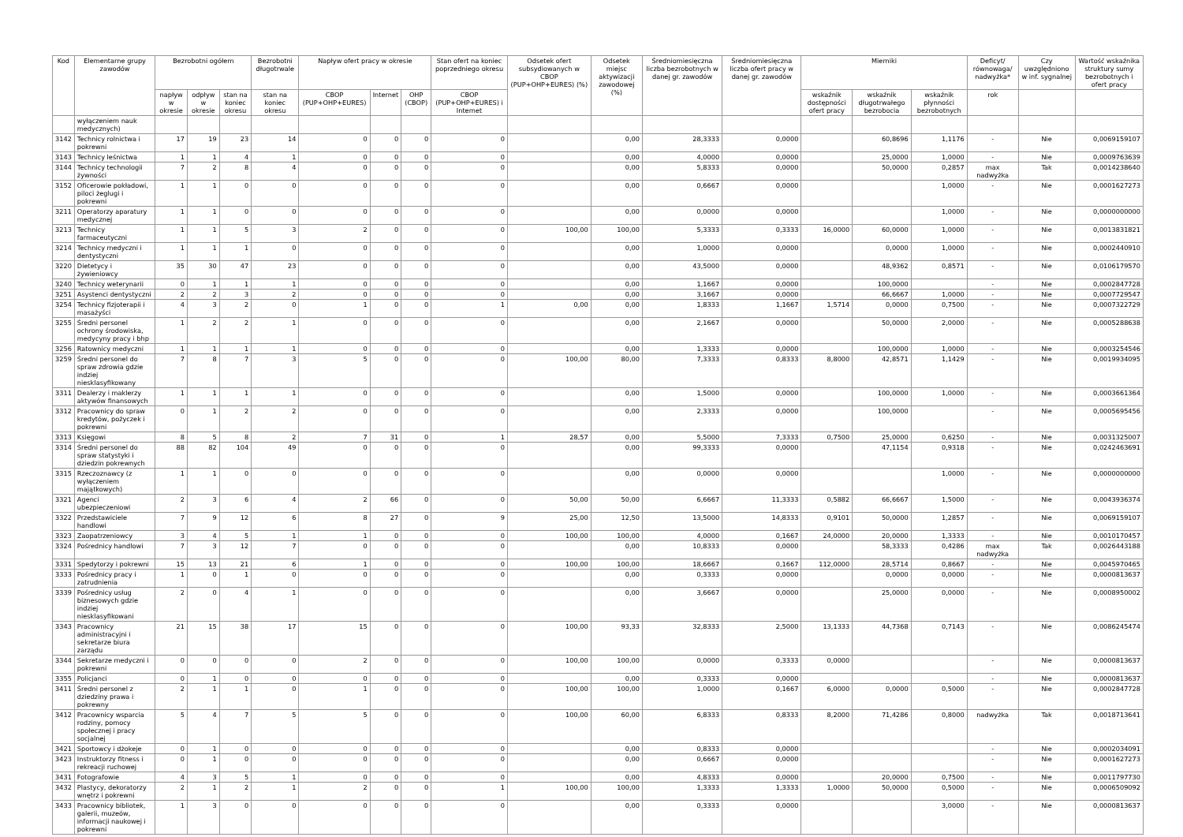| Kod | Elementarne grupy zawodów | Bezrobotni ogółem | | | Bezrobotni długotrwale | Napływ ofert pracy w okresie | | | Stan ofert na koniec poprzedniego okresu | Odsetek ofert subsydiowanych w CBOP (PUP+OHP+EURES) (%) | Odsetek miejsc aktywizacji zawodowej (%) | Średniomiesięczna liczba bezrobotnych w danej gr. zawodów | Średniomiesięczna liczba ofert pracy w danej gr. zawodów | Mierniki | | | Deficyt/ równowaga/ nadwyżka* | Czy uwzględniono w inf. sygnalnej | Wartość wskaźnika struktury sumy bezrobotnych i ofert pracy |
| --- | --- | --- | --- | --- | --- | --- | --- | --- | --- | --- | --- | --- | --- | --- | --- | --- | --- | --- | --- |
| | | napływ w okresie | odpływ w okresie | stan na koniec okresu | stan na koniec okresu | CBOP (PUP+OHP+EURES) | Internet | OHP (CBOP) | CBOP (PUP+OHP+EURES) i Internet | | | | | wskaźnik dostępności ofert pracy | wskaźnik długotrwałego bezrobocia | wskaźnik płynności bezrobotnych | rok | | |
| | wyłączeniem nauk medycznych) | | | | | | | | | | | | | | | | | | |
| 3142 | Technicy rolnictwa i pokrewni | 17 | 19 | 23 | 14 | 0 | 0 | 0 | 0 | | 0,00 | 28,3333 | 0,0000 | | 60,8696 | 1,1176 | - | Nie | 0,0069159107 |
| 3143 | Technicy leśnictwa | 1 | 1 | 4 | 1 | 0 | 0 | 0 | 0 | | 0,00 | 4,0000 | 0,0000 | | 25,0000 | 1,0000 | - | Nie | 0,0009763639 |
| 3144 | Technicy technologii żywności | 7 | 2 | 8 | 4 | 0 | 0 | 0 | 0 | | 0,00 | 5,8333 | 0,0000 | | 50,0000 | 0,2857 | max nadwyżka | Tak | 0,0014238640 |
| 3152 | Oficerowie pokładowi, piloci żeglugi i pokrewni | 1 | 1 | 0 | 0 | 0 | 0 | 0 | 0 | | 0,00 | 0,6667 | 0,0000 | | | 1,0000 | - | Nie | 0,0001627273 |
| 3211 | Operatorzy aparatury medycznej | 1 | 1 | 0 | 0 | 0 | 0 | 0 | 0 | | 0,00 | 0,0000 | 0,0000 | | | 1,0000 | - | Nie | 0,0000000000 |
| 3213 | Technicy farmaceutyczni | 1 | 1 | 5 | 3 | 2 | 0 | 0 | 0 | 100,00 | 100,00 | 5,3333 | 0,3333 | 16,0000 | 60,0000 | 1,0000 | - | Nie | 0,0013831821 |
| 3214 | Technicy medyczni i dentystyczni | 1 | 1 | 1 | 0 | 0 | 0 | 0 | 0 | | 0,00 | 1,0000 | 0,0000 | | 0,0000 | 1,0000 | - | Nie | 0,0002440910 |
| 3220 | Dietetycy i żywieniowcy | 35 | 30 | 47 | 23 | 0 | 0 | 0 | 0 | | 0,00 | 43,5000 | 0,0000 | | 48,9362 | 0,8571 | - | Nie | 0,0106179570 |
| 3240 | Technicy weterynarii | 0 | 1 | 1 | 1 | 0 | 0 | 0 | 0 | | 0,00 | 1,1667 | 0,0000 | | 100,0000 | | - | Nie | 0,0002847728 |
| 3251 | Asystenci dentystyczni | 2 | 2 | 3 | 2 | 0 | 0 | 0 | 0 | | 0,00 | 3,1667 | 0,0000 | | 66,6667 | 1,0000 | - | Nie | 0,0007729547 |
| 3254 | Technicy fizjoterapii i masażyści | 4 | 3 | 2 | 0 | 1 | 0 | 0 | 1 | 0,00 | 0,00 | 1,8333 | 1,1667 | 1,5714 | 0,0000 | 0,7500 | - | Nie | 0,0007322729 |
| 3255 | Średni personel ochrony środowiska, medycyny pracy i bhp | 1 | 2 | 2 | 1 | 0 | 0 | 0 | 0 | | 0,00 | 2,1667 | 0,0000 | | 50,0000 | 2,0000 | - | Nie | 0,0005288638 |
| 3256 | Ratownicy medyczni | 1 | 1 | 1 | 1 | 0 | 0 | 0 | 0 | | 0,00 | 1,3333 | 0,0000 | | 100,0000 | 1,0000 | - | Nie | 0,0003254546 |
| 3259 | Średni personel do spraw zdrowia gdzie indziej niesklasyfikowany | 7 | 8 | 7 | 3 | 5 | 0 | 0 | 0 | 100,00 | 80,00 | 7,3333 | 0,8333 | 8,8000 | 42,8571 | 1,1429 | - | Nie | 0,0019934095 |
| 3311 | Dealerzy i maklerzy aktywów finansowych | 1 | 1 | 1 | 1 | 0 | 0 | 0 | 0 | | 0,00 | 1,5000 | 0,0000 | | 100,0000 | 1,0000 | - | Nie | 0,0003661364 |
| 3312 | Pracownicy do spraw kredytów, pożyczek i pokrewni | 0 | 1 | 2 | 2 | 0 | 0 | 0 | 0 | | 0,00 | 2,3333 | 0,0000 | | 100,0000 | | - | Nie | 0,0005695456 |
| 3313 | Księgowi | 8 | 5 | 8 | 2 | 7 | 31 | 0 | 1 | 28,57 | 0,00 | 5,5000 | 7,3333 | 0,7500 | 25,0000 | 0,6250 | - | Nie | 0,0031325007 |
| 3314 | Średni personel do spraw statystyki i dziedzin pokrewnych | 88 | 82 | 104 | 49 | 0 | 0 | 0 | 0 | | 0,00 | 99,3333 | 0,0000 | | 47,1154 | 0,9318 | - | Nie | 0,0242463691 |
| 3315 | Rzeczoznawcy (z wyłączeniem majątkowych) | 1 | 1 | 0 | 0 | 0 | 0 | 0 | 0 | | 0,00 | 0,0000 | 0,0000 | | | 1,0000 | - | Nie | 0,0000000000 |
| 3321 | Agenci ubezpieczeniowi | 2 | 3 | 6 | 4 | 2 | 66 | 0 | 0 | 50,00 | 50,00 | 6,6667 | 11,3333 | 0,5882 | 66,6667 | 1,5000 | - | Nie | 0,0043936374 |
| 3322 | Przedstawiciele handlowi | 7 | 9 | 12 | 6 | 8 | 27 | 0 | 9 | 25,00 | 12,50 | 13,5000 | 14,8333 | 0,9101 | 50,0000 | 1,2857 | - | Nie | 0,0069159107 |
| 3323 | Zaopatrzeniowcy | 3 | 4 | 5 | 1 | 1 | 0 | 0 | 0 | 100,00 | 100,00 | 4,0000 | 0,1667 | 24,0000 | 20,0000 | 1,3333 | - | Nie | 0,0010170457 |
| 3324 | Pośrednicy handlowi | 7 | 3 | 12 | 7 | 0 | 0 | 0 | 0 | | 0,00 | 10,8333 | 0,0000 | | 58,3333 | 0,4286 | max nadwyżka | Tak | 0,0026443188 |
| 3331 | Spedytorzy i pokrewni | 15 | 13 | 21 | 6 | 1 | 0 | 0 | 0 | 100,00 | 100,00 | 18,6667 | 0,1667 | 112,0000 | 28,5714 | 0,8667 | - | Nie | 0,0045970465 |
| 3333 | Pośrednicy pracy i zatrudnienia | 1 | 0 | 1 | 0 | 0 | 0 | 0 | 0 | | 0,00 | 0,3333 | 0,0000 | | 0,0000 | 0,0000 | - | Nie | 0,0000813637 |
| 3339 | Pośrednicy usług biznesowych gdzie indziej niesklasyfikowani | 2 | 0 | 4 | 1 | 0 | 0 | 0 | 0 | | 0,00 | 3,6667 | 0,0000 | | 25,0000 | 0,0000 | - | Nie | 0,0008950002 |
| 3343 | Pracownicy administracyjni i sekretarze biura zarządu | 21 | 15 | 38 | 17 | 15 | 0 | 0 | 0 | 100,00 | 93,33 | 32,8333 | 2,5000 | 13,1333 | 44,7368 | 0,7143 | - | Nie | 0,0086245474 |
| 3344 | Sekretarze medyczni i pokrewni | 0 | 0 | 0 | 0 | 2 | 0 | 0 | 0 | 100,00 | 100,00 | 0,0000 | 0,3333 | 0,0000 | | | - | Nie | 0,0000813637 |
| 3355 | Policjanci | 0 | 1 | 0 | 0 | 0 | 0 | 0 | 0 | | 0,00 | 0,3333 | 0,0000 | | | | - | Nie | 0,0000813637 |
| 3411 | Średni personel z dziedziny prawa i pokrewny | 2 | 1 | 1 | 0 | 1 | 0 | 0 | 0 | 100,00 | 100,00 | 1,0000 | 0,1667 | 6,0000 | 0,0000 | 0,5000 | - | Nie | 0,0002847728 |
| 3412 | Pracownicy wsparcia rodziny, pomocy społecznej i pracy socjalnej | 5 | 4 | 7 | 5 | 5 | 0 | 0 | 0 | 100,00 | 60,00 | 6,8333 | 0,8333 | 8,2000 | 71,4286 | 0,8000 | nadwyżka | Tak | 0,0018713641 |
| 3421 | Sportowcy i dżokeje | 0 | 1 | 0 | 0 | 0 | 0 | 0 | 0 | | 0,00 | 0,8333 | 0,0000 | | | | - | Nie | 0,0002034091 |
| 3423 | Instruktorzy fitness i rekreacji ruchowej | 0 | 1 | 0 | 0 | 0 | 0 | 0 | 0 | | 0,00 | 0,6667 | 0,0000 | | | | - | Nie | 0,0001627273 |
| 3431 | Fotografowie | 4 | 3 | 5 | 1 | 0 | 0 | 0 | 0 | | 0,00 | 4,8333 | 0,0000 | | 20,0000 | 0,7500 | - | Nie | 0,0011797730 |
| 3432 | Plastycy, dekoratorzy wnętrz i pokrewni | 2 | 1 | 2 | 1 | 2 | 0 | 0 | 1 | 100,00 | 100,00 | 1,3333 | 1,3333 | 1,0000 | 50,0000 | 0,5000 | - | Nie | 0,0006509092 |
| 3433 | Pracownicy bibliotek, galerii, muzeów, informacji naukowej i pokrewni | 1 | 3 | 0 | 0 | 0 | 0 | 0 | 0 | | 0,00 | 0,3333 | 0,0000 | | | 3,0000 | - | Nie | 0,0000813637 |